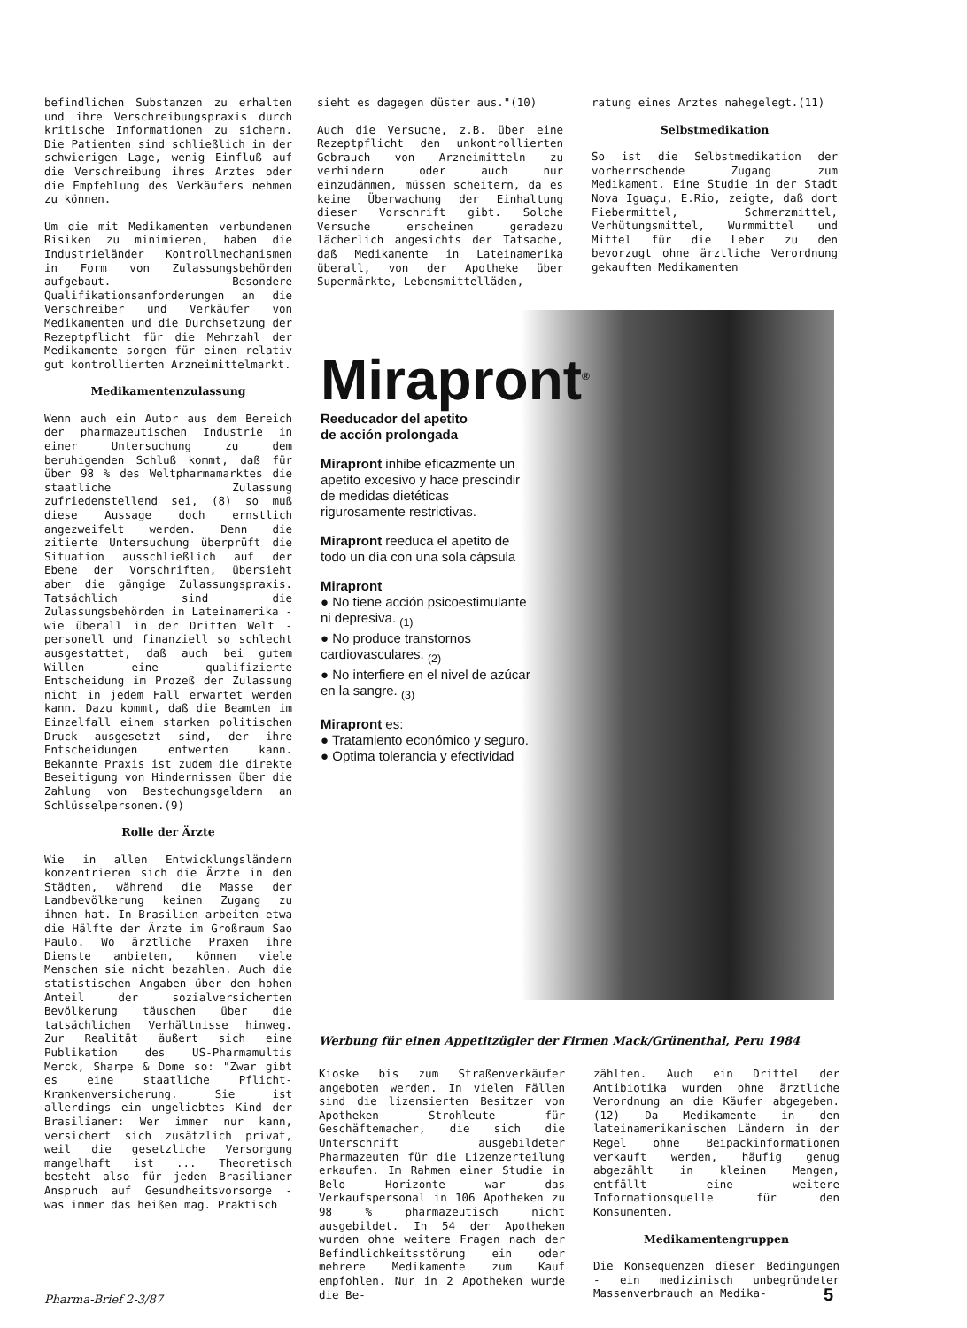befindlichen Substanzen zu erhalten und ihre Verschreibungspraxis durch kritische Informationen zu sichern. Die Patienten sind schließlich in der schwierigen Lage, wenig Einfluß auf die Verschreibung ihres Arztes oder die Empfehlung des Verkäufers nehmen zu können.
Um die mit Medikamenten verbundenen Risiken zu minimieren, haben die Industrieländer Kontrollmechanismen in Form von Zulassungsbehörden aufgebaut. Besondere Qualifikationsanforderungen an die Verschreiber und Verkäufer von Medikamenten und die Durchsetzung der Rezeptpflicht für die Mehrzahl der Medikamente sorgen für einen relativ gut kontrollierten Arzneimittelmarkt.
Medikamentenzulassung
Wenn auch ein Autor aus dem Bereich der pharmazeutischen Industrie in einer Untersuchung zu dem beruhigenden Schluß kommt, daß für über 98 % des Weltpharmamarktes die staatliche Zulassung zufriedenstellend sei, (8) so muß diese Aussage doch ernstlich angezweifelt werden. Denn die zitierte Untersuchung überprüft die Situation ausschließlich auf der Ebene der Vorschriften, übersieht aber die gängige Zulassungspraxis. Tatsächlich sind die Zulassungsbehörden in Lateinamerika - wie überall in der Dritten Welt - personell und finanziell so schlecht ausgestattet, daß auch bei gutem Willen eine qualifizierte Entscheidung im Prozeß der Zulassung nicht in jedem Fall erwartet werden kann. Dazu kommt, daß die Beamten im Einzelfall einem starken politischen Druck ausgesetzt sind, der ihre Entscheidungen entwerten kann. Bekannte Praxis ist zudem die direkte Beseitigung von Hindernissen über die Zahlung von Bestechungsgeldern an Schlüsselpersonen.(9)
Rolle der Ärzte
Wie in allen Entwicklungsländern konzentrieren sich die Ärzte in den Städten, während die Masse der Landbevölkerung keinen Zugang zu ihnen hat. In Brasilien arbeiten etwa die Hälfte der Ärzte im Großraum Sao Paulo. Wo ärztliche Praxen ihre Dienste anbieten, können viele Menschen sie nicht bezahlen. Auch die statistischen Angaben über den hohen Anteil der sozialversicherten Bevölkerung täuschen über die tatsächlichen Verhältnisse hinweg. Zur Realität äußert sich eine Publikation des US-Pharmamultis Merck, Sharpe & Dome so: "Zwar gibt es eine staatliche Pflicht-Krankenversicherung. Sie ist allerdings ein ungeliebtes Kind der Brasilianer: Wer immer nur kann, versichert sich zusätzlich privat, weil die gesetzliche Versorgung mangelhaft ist ... Theoretisch besteht also für jeden Brasilianer Anspruch auf Gesundheitsvorsorge - was immer das heißen mag. Praktisch
sieht es dagegen düster aus."(10)
Auch die Versuche, z.B. über eine Rezeptpflicht den unkontrollierten Gebrauch von Arzneimitteln zu verhindern oder auch nur einzudämmen, müssen scheitern, da es keine Überwachung der Einhaltung dieser Vorschrift gibt. Solche Versuche erscheinen geradezu lächerlich angesichts der Tatsache, daß Medikamente in Lateinamerika überall, von der Apotheke über Supermärkte, Lebensmittelläden,
ratung eines Arztes nahegelegt.(11)
Selbstmedikation
So ist die Selbstmedikation der vorherrschende Zugang zum Medikament. Eine Studie in der Stadt Nova Iguaçu, E.Rio, zeigte, daß dort Fiebermittel, Schmerzmittel, Verhütungsmittel, Wurmmittel und Mittel für die Leber zu den bevorzugt ohne ärztliche Verordnung gekauften Medikamenten
Mirapront<sup>®</sup>
Reeducador del apetito
de acción prolongada
Mirapront inhibe eficazmente un apetito excesivo y hace prescindir de medidas dietéticas rigurosamente restrictivas.
Mirapront reeduca el apetito de todo un día con una sola cápsula
Mirapront
● No tiene acción psicoestimulante ni depresiva. <sub>(1)</sub>
● No produce transtornos cardiovasculares. <sub>(2)</sub>
● No interfiere en el nivel de azúcar en la sangre. <sub>(3)</sub>
Mirapront es:
● Tratamiento económico y seguro.
● Optima tolerancia y efectividad
Werbung für einen Appetitzügler der Firmen Mack/Grünenthal, Peru 1984
Kioske bis zum Straßenverkäufer angeboten werden. In vielen Fällen sind die lizensierten Besitzer von Apotheken Strohleute für Geschäftemacher, die sich die Unterschrift ausgebildeter Pharmazeuten für die Lizenzerteilung erkaufen. Im Rahmen einer Studie in Belo Horizonte war das Verkaufspersonal in 106 Apotheken zu 98 % pharmazeutisch nicht ausgebildet. In 54 der Apotheken wurden ohne weitere Fragen nach der Befindlichkeitsstörung ein oder mehrere Medikamente zum Kauf empfohlen. Nur in 2 Apotheken wurde die Be-
zählten. Auch ein Drittel der Antibiotika wurden ohne ärztliche Verordnung an die Käufer abgegeben.(12) Da Medikamente in den lateinamerikanischen Ländern in der Regel ohne Beipackinformationen verkauft werden, häufig genug abgezählt in kleinen Mengen, entfällt eine weitere Informationsquelle für den Konsumenten.
Medikamentengruppen
Die Konsequenzen dieser Bedingungen - ein medizinisch unbegründeter Massenverbrauch an Medika-
Pharma-Brief 2-3/87 5